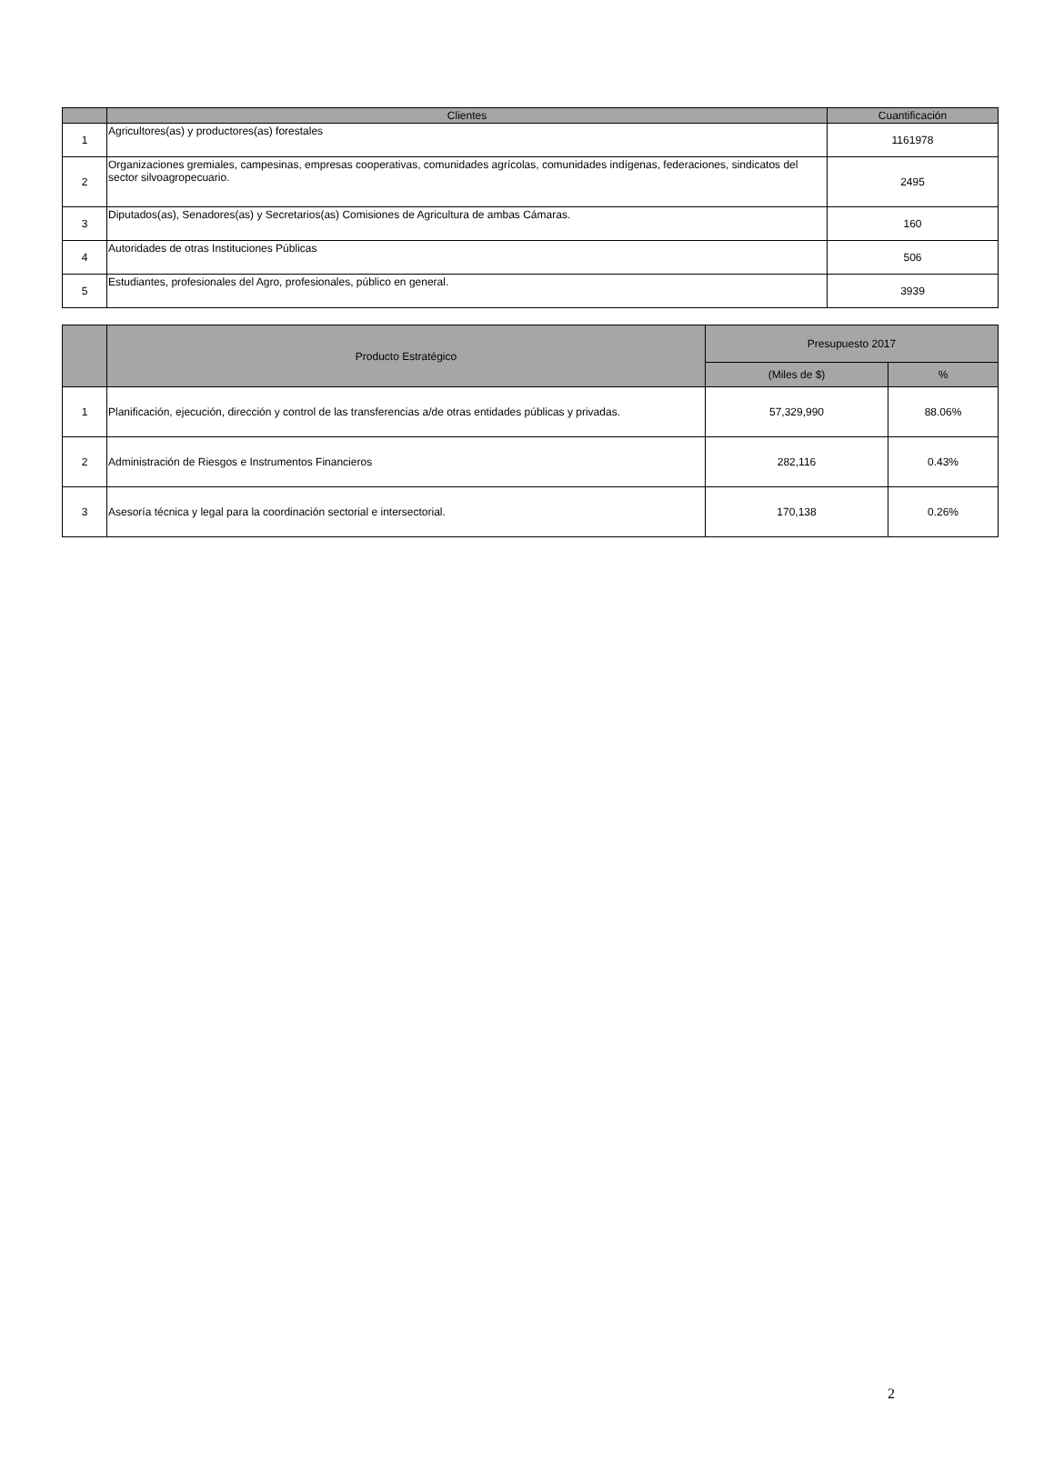| | Clientes | Cuantificación |
| --- | --- | --- |
| 1 | Agricultores(as) y productores(as) forestales | 1161978 |
| 2 | Organizaciones gremiales, campesinas, empresas cooperativas, comunidades agrícolas, comunidades indígenas, federaciones, sindicatos del sector silvoagropecuario. | 2495 |
| 3 | Diputados(as), Senadores(as) y Secretarios(as) Comisiones de Agricultura de ambas Cámaras. | 160 |
| 4 | Autoridades de otras Instituciones Públicas | 506 |
| 5 | Estudiantes, profesionales del Agro, profesionales, público en general. | 3939 |
| | Producto Estratégico | Presupuesto 2017 | |
| --- | --- | --- | --- |
| | | (Miles de $) | % |
| 1 | Planificación, ejecución, dirección y control de las transferencias a/de otras entidades públicas y privadas. | 57,329,990 | 88.06% |
| 2 | Administración de Riesgos e Instrumentos Financieros | 282,116 | 0.43% |
| 3 | Asesoría técnica y legal para la coordinación sectorial e intersectorial. | 170,138 | 0.26% |
2